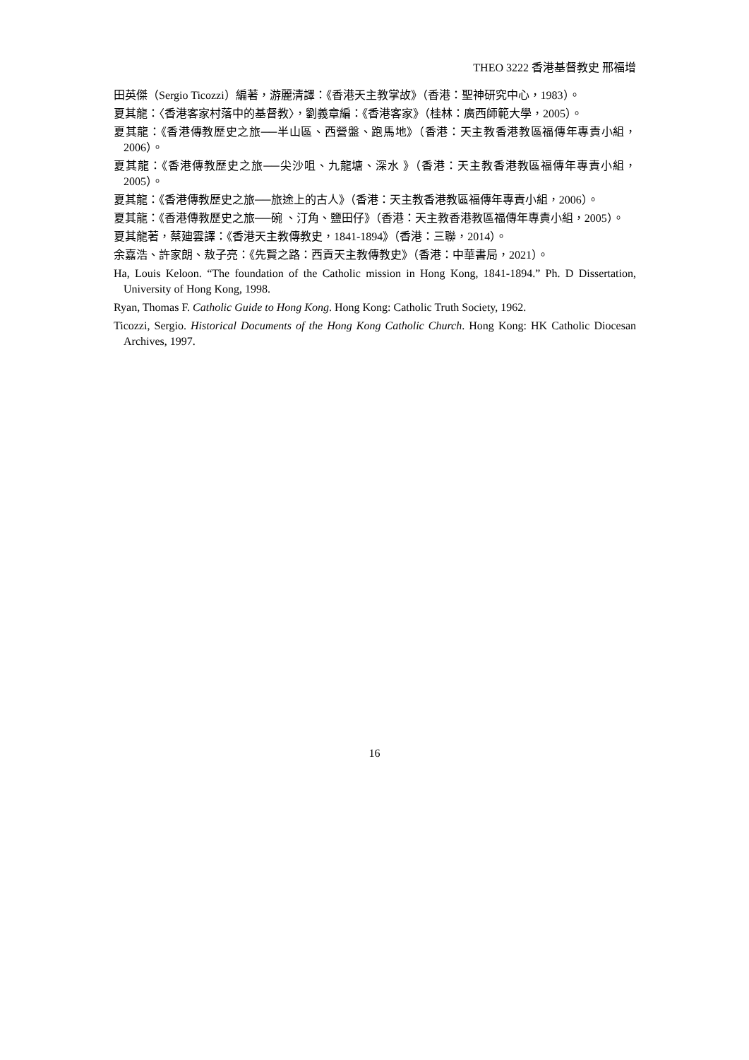THEO 3222 香港基督教史 邢福增
田英傑（Sergio Ticozzi）編著，游麗清譯：《香港天主教掌故》（香港：聖神研究中心，1983）。
夏其龍：〈香港客家村落中的基督教〉，劉義章編：《香港客家》（桂林：廣西師範大學，2005）。
夏其龍：《香港傳教歷史之旅──半山區、西營盤、跑馬地》（香港：天主教香港教區福傳年專責小組，2006）。
夏其龍：《香港傳教歷史之旅──尖沙咀、九龍塘、深水 》（香港：天主教香港教區福傳年專責小組，2005）。
夏其龍：《香港傳教歷史之旅──旅途上的古人》（香港：天主教香港教區福傳年專責小組，2006）。
夏其龍：《香港傳教歷史之旅──碗 、汀角、鹽田仔》（香港：天主教香港教區福傳年專責小組，2005）。
夏其龍著，蔡廸雲譯：《香港天主教傳教史，1841-1894》（香港：三聯，2014）。
余嘉浩、許家朗、敖子亮：《先賢之路：西貢天主教傳教史》（香港：中華書局，2021）。
Ha, Louis Keloon. “The foundation of the Catholic mission in Hong Kong, 1841-1894.” Ph. D Dissertation, University of Hong Kong, 1998.
Ryan, Thomas F. Catholic Guide to Hong Kong. Hong Kong: Catholic Truth Society, 1962.
Ticozzi, Sergio. Historical Documents of the Hong Kong Catholic Church. Hong Kong: HK Catholic Diocesan Archives, 1997.
16